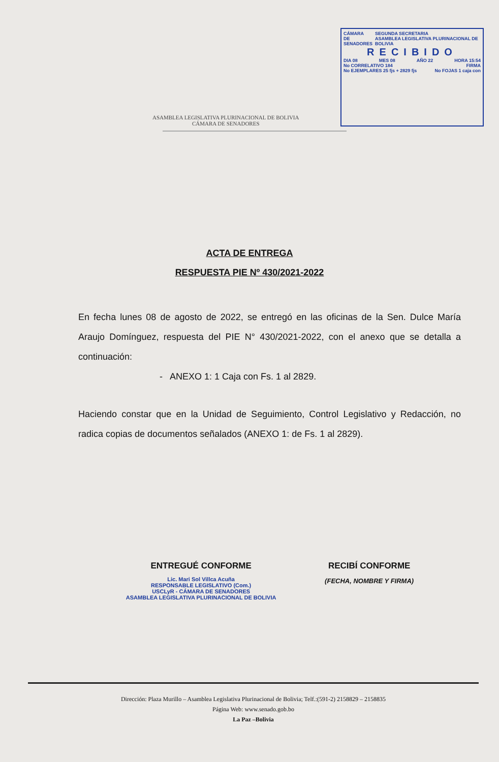ASAMBLEA LEGISLATIVA PLURINACIONAL DE BOLIVIA
CÁMARA DE SENADORES
CÁMARA
DE SENADORES SEGUNDA SECRETARIA
ASAMBLEA LEGISLATIVA PLURINACIONAL DE BOLIVIA
RECIBIDO
DIA 08 MES 08 AÑO 22 HORA 15:54
No CORRELATIVO 184 FIRMA
No EJEMPLARES 25 fjs + 2829 fjs No FOJAS 1 caja con
ACTA DE ENTREGA
RESPUESTA PIE Nº 430/2021-2022
En fecha lunes 08 de agosto de 2022, se entregó en las oficinas de la Sen. Dulce María Araujo Domínguez, respuesta del PIE N° 430/2021-2022, con el anexo que se detalla a continuación:
- ANEXO 1: 1 Caja con Fs. 1 al 2829.
Haciendo constar que en la Unidad de Seguimiento, Control Legislativo y Redacción, no radica copias de documentos señalados (ANEXO 1: de Fs. 1 al 2829).
ENTREGUÉ CONFORME
Lic. Mari Sol Villca Acuña
RESPONSABLE LEGISLATIVO (Com.)
USCLyR - CÁMARA DE SENADORES
ASAMBLEA LEGISLATIVA PLURINACIONAL DE BOLIVIA
RECIBÍ CONFORME
(FECHA, NOMBRE Y FIRMA)
Dirección: Plaza Murillo – Asamblea Legislativa Plurinacional de Bolivia; Telf.:(591-2) 2158829 – 2158835
Página Web: www.senado.gob.bo
La Paz –Bolivia